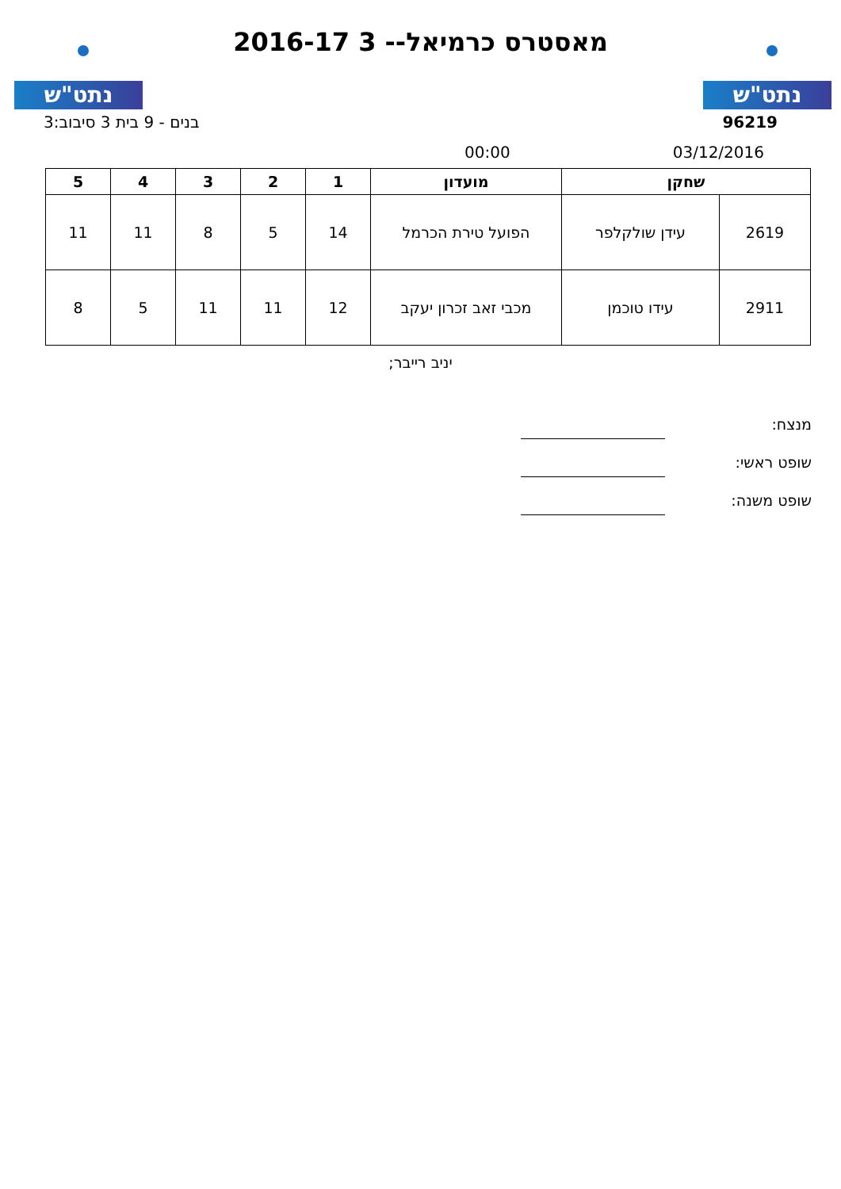נתט"ש נתט"ש
מאסטרס כרמיאל-- 3 2016-17
בנים - 9 בית 3 סיבוב:3 96219
00:00 03/12/2016
| שחקן | | מועדון | 1 | 2 | 3 | 4 | 5 |
| --- | --- | --- | --- | --- | --- | --- | --- |
| 2619 | עידן שולקלפר | הפועל טירת הכרמל | 14 | 5 | 8 | 11 | 11 |
| 2911 | עידו טוכמן | מכבי זאב זכרון יעקב | 12 | 11 | 11 | 5 | 8 |
יניב רייבר;
מנצח:
שופט ראשי:
שופט משנה: